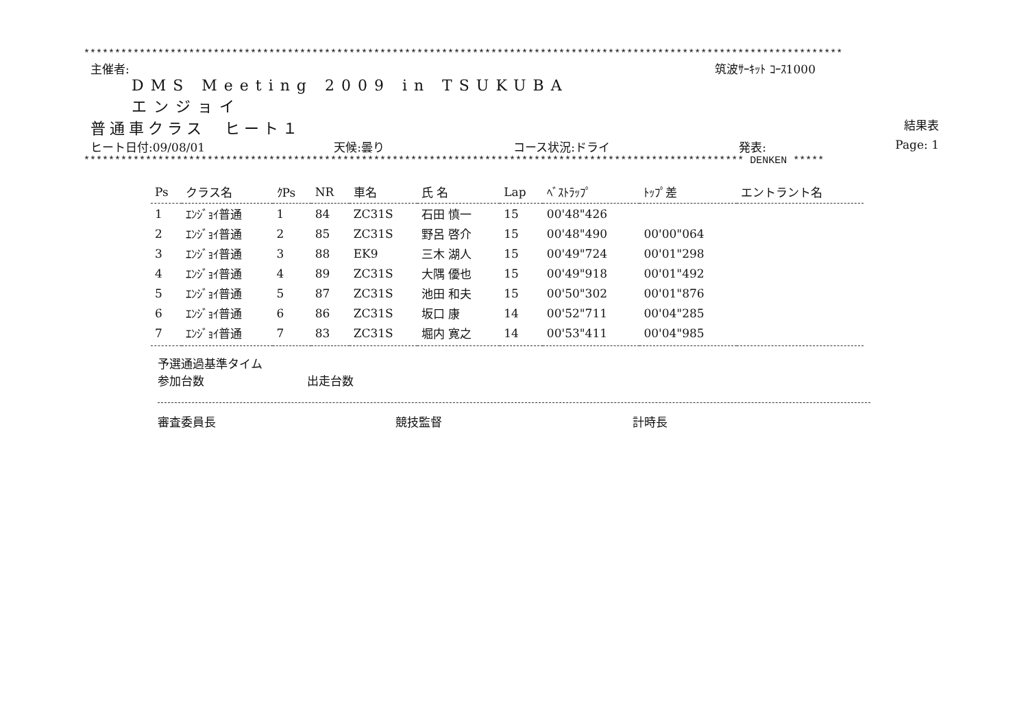***************************************************************************************************************************
主催者: 筑波ｻｰｷｯﾄ ｺｰｽ1000
DMS Meeting 2009 in TSUKUBA
エンジョイ
普通車クラス　ヒート１ 結果表
ヒート日付:09/08/01 天候:曇り コース状況:ドライ 発表: Page: 1
*********************************************************************************************************** DENKEN *****
| Ps | クラス名 | ｸPs | NR | 車名 | 氏 名 | Lap | ﾍﾞｽﾄﾗｯﾌﾟ | ﾄｯﾌﾟ差 | エントラント名 |
| --- | --- | --- | --- | --- | --- | --- | --- | --- | --- |
| 1 | ｴﾝｼﾞｮｲ普通 | 1 | 84 | ZC31S | 石田 慎一 | 15 | 00'48"426 | | |
| 2 | ｴﾝｼﾞｮｲ普通 | 2 | 85 | ZC31S | 野呂 啓介 | 15 | 00'48"490 | 00'00"064 | |
| 3 | ｴﾝｼﾞｮｲ普通 | 3 | 88 | EK9 | 三木 湖人 | 15 | 00'49"724 | 00'01"298 | |
| 4 | ｴﾝｼﾞｮｲ普通 | 4 | 89 | ZC31S | 大隅 優也 | 15 | 00'49"918 | 00'01"492 | |
| 5 | ｴﾝｼﾞｮｲ普通 | 5 | 87 | ZC31S | 池田 和夫 | 15 | 00'50"302 | 00'01"876 | |
| 6 | ｴﾝｼﾞｮｲ普通 | 6 | 86 | ZC31S | 坂口 康 | 14 | 00'52"711 | 00'04"285 | |
| 7 | ｴﾝｼﾞｮｲ普通 | 7 | 83 | ZC31S | 堀内 寛之 | 14 | 00'53"411 | 00'04"985 | |
予選通過基準タイム
参加台数 出走台数
審査委員長 競技監督 計時長